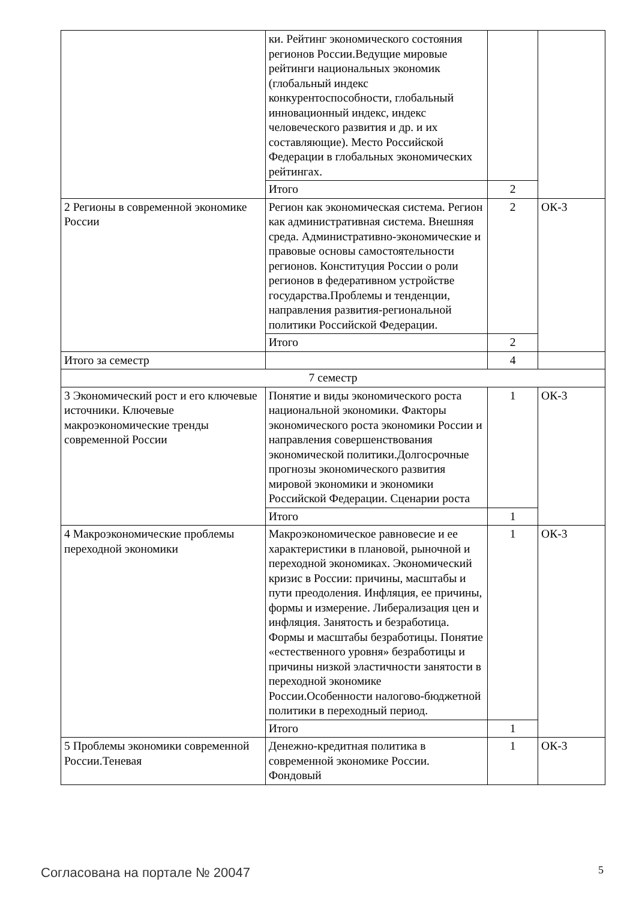| | ки. Рейтинг экономического состояния регионов России.Ведущие мировые рейтинги национальных экономик (глобальный индекс конкурентоспособности, глобальный инновационный индекс, индекс человеческого развития и др. и их составляющие). Место Российской Федерации в глобальных экономических рейтингах. | | |
| | Итого | 2 | |
| 2 Регионы в современной экономике России | Регион как экономическая система. Регион как административная система. Внешняя среда. Административно-экономические и правовые основы самостоятельности регионов. Конституция России о роли регионов в федеративном устройстве государства.Проблемы и тенденции, направления развития-региональной политики Российской Федерации. | 2 | ОК-3 |
| | Итого | 2 | |
| Итого за семестр | | 4 | |
| 7 семестр | | | |
| 3 Экономический рост и его ключевые источники. Ключевые макроэкономические тренды современной России | Понятие и виды экономического роста национальной экономики. Факторы экономического роста экономики России и направления совершенствования экономической политики.Долгосрочные прогнозы экономического развития мировой экономики и экономики Российской Федерации. Сценарии роста | 1 | ОК-3 |
| | Итого | 1 | |
| 4 Макроэкономические проблемы переходной экономики | Макроэкономическое равновесие и ее характеристики в плановой, рыночной и переходной экономиках. Экономический кризис в России: причины, масштабы и пути преодоления. Инфляция, ее причины, формы и измерение. Либерализация цен и инфляция. Занятость и безработица. Формы и масштабы безработицы. Понятие «естественного уровня» безработицы и причины низкой эластичности занятости в переходной экономике России.Особенности налогово-бюджетной политики в переходный период. | 1 | ОК-3 |
| | Итого | 1 | |
| 5 Проблемы экономики современной России.Теневая | Денежно-кредитная политика в современной экономике России. Фондовый | 1 | ОК-3 |
Согласована на портале № 20047 5